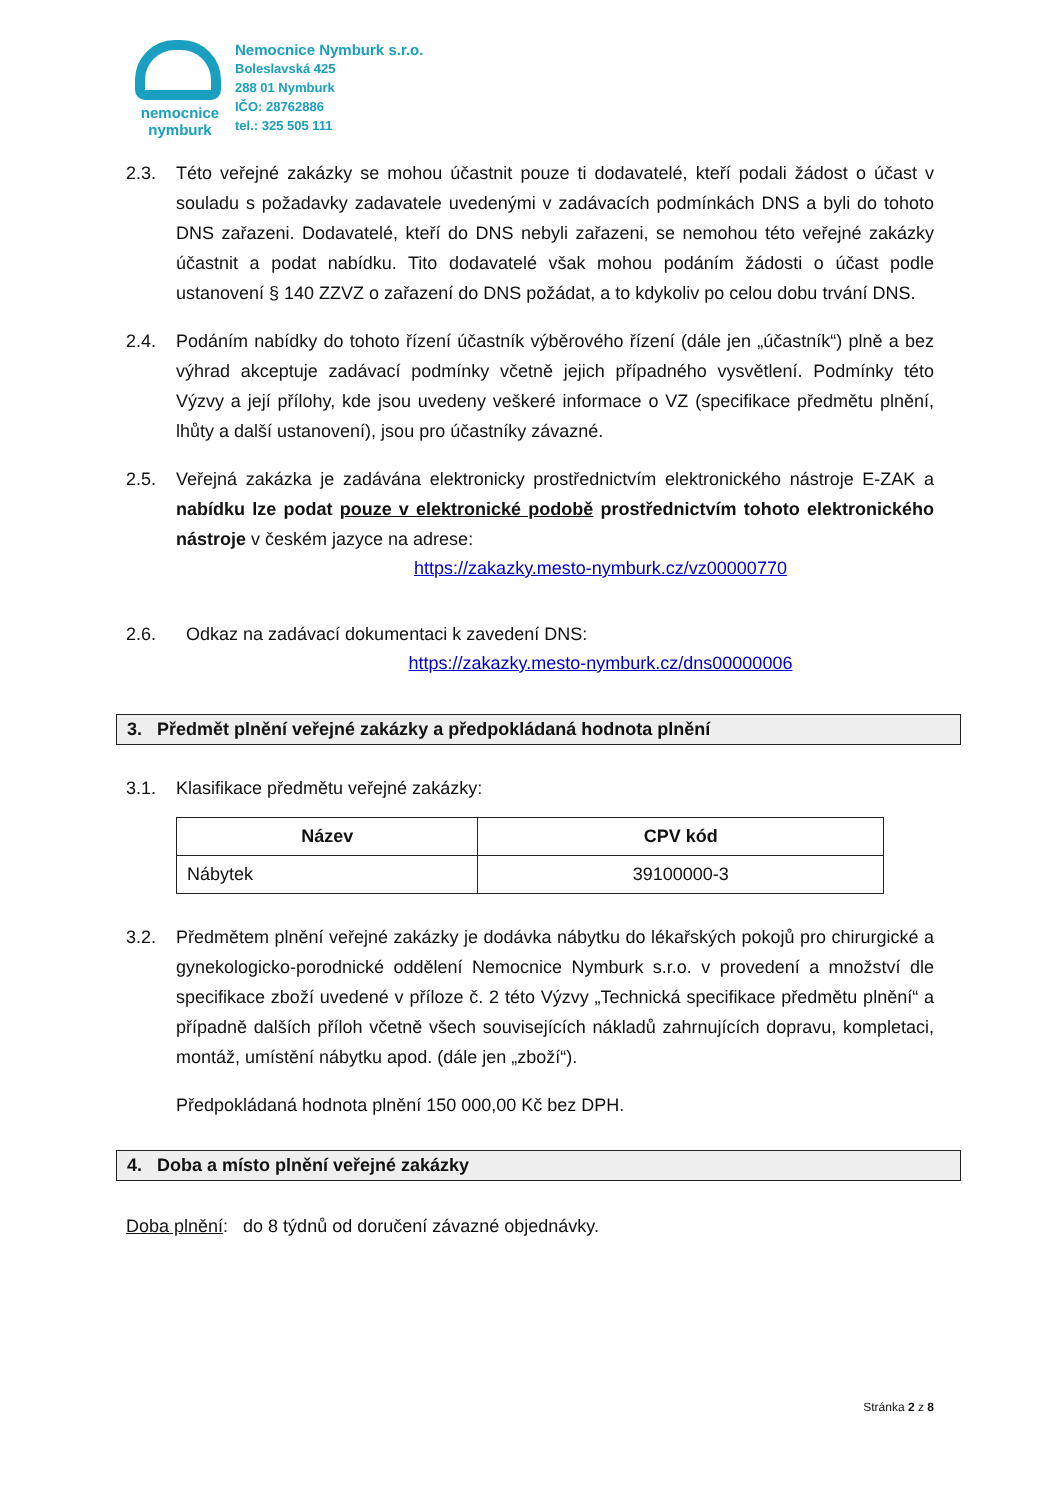nemocnice
nymburk
Nemocnice Nymburk s.r.o.
Boleslavská 425
288 01 Nymburk
IČO: 28762886
tel.: 325 505 111
2.3. Této veřejné zakázky se mohou účastnit pouze ti dodavatelé, kteří podali žádost o účast v souladu s požadavky zadavatele uvedenými v zadávacích podmínkách DNS a byli do tohoto DNS zařazeni. Dodavatelé, kteří do DNS nebyli zařazeni, se nemohou této veřejné zakázky účastnit a podat nabídku. Tito dodavatelé však mohou podáním žádosti o účast podle ustanovení § 140 ZZVZ o zařazení do DNS požádat, a to kdykoliv po celou dobu trvání DNS.
2.4. Podáním nabídky do tohoto řízení účastník výběrového řízení (dále jen „účastník“) plně a bez výhrad akceptuje zadávací podmínky včetně jejich případného vysvětlení. Podmínky této Výzvy a její přílohy, kde jsou uvedeny veškeré informace o VZ (specifikace předmětu plnění, lhůty a další ustanovení), jsou pro účastníky závazné.
2.5. Veřejná zakázka je zadávána elektronicky prostřednictvím elektronického nástroje E-ZAK a nabídku lze podat pouze v elektronické podobě prostřednictvím tohoto elektronického nástroje v českém jazyce na adrese:
https://zakazky.mesto-nymburk.cz/vz00000770
2.6. Odkaz na zadávací dokumentaci k zavedení DNS:
https://zakazky.mesto-nymburk.cz/dns00000006
3. Předmět plnění veřejné zakázky a předpokládaná hodnota plnění
3.1. Klasifikace předmětu veřejné zakázky:
| Název | CPV kód |
| --- | --- |
| Nábytek | 39100000-3 |
3.2. Předmětem plnění veřejné zakázky je dodávka nábytku do lékařských pokojů pro chirurgické a gynekologicko-porodnické oddělení Nemocnice Nymburk s.r.o. v provedení a množství dle specifikace zboží uvedené v příloze č. 2 této Výzvy „Technická specifikace předmětu plnění“ a případně dalších příloh včetně všech souvisejících nákladů zahrnujících dopravu, kompletaci, montáž, umístění nábytku apod. (dále jen „zboží“).
Předpokládaná hodnota plnění 150 000,00 Kč bez DPH.
4. Doba a místo plnění veřejné zakázky
Doba plnění: do 8 týdnů od doručení závazné objednávky.
Stránka 2 z 8